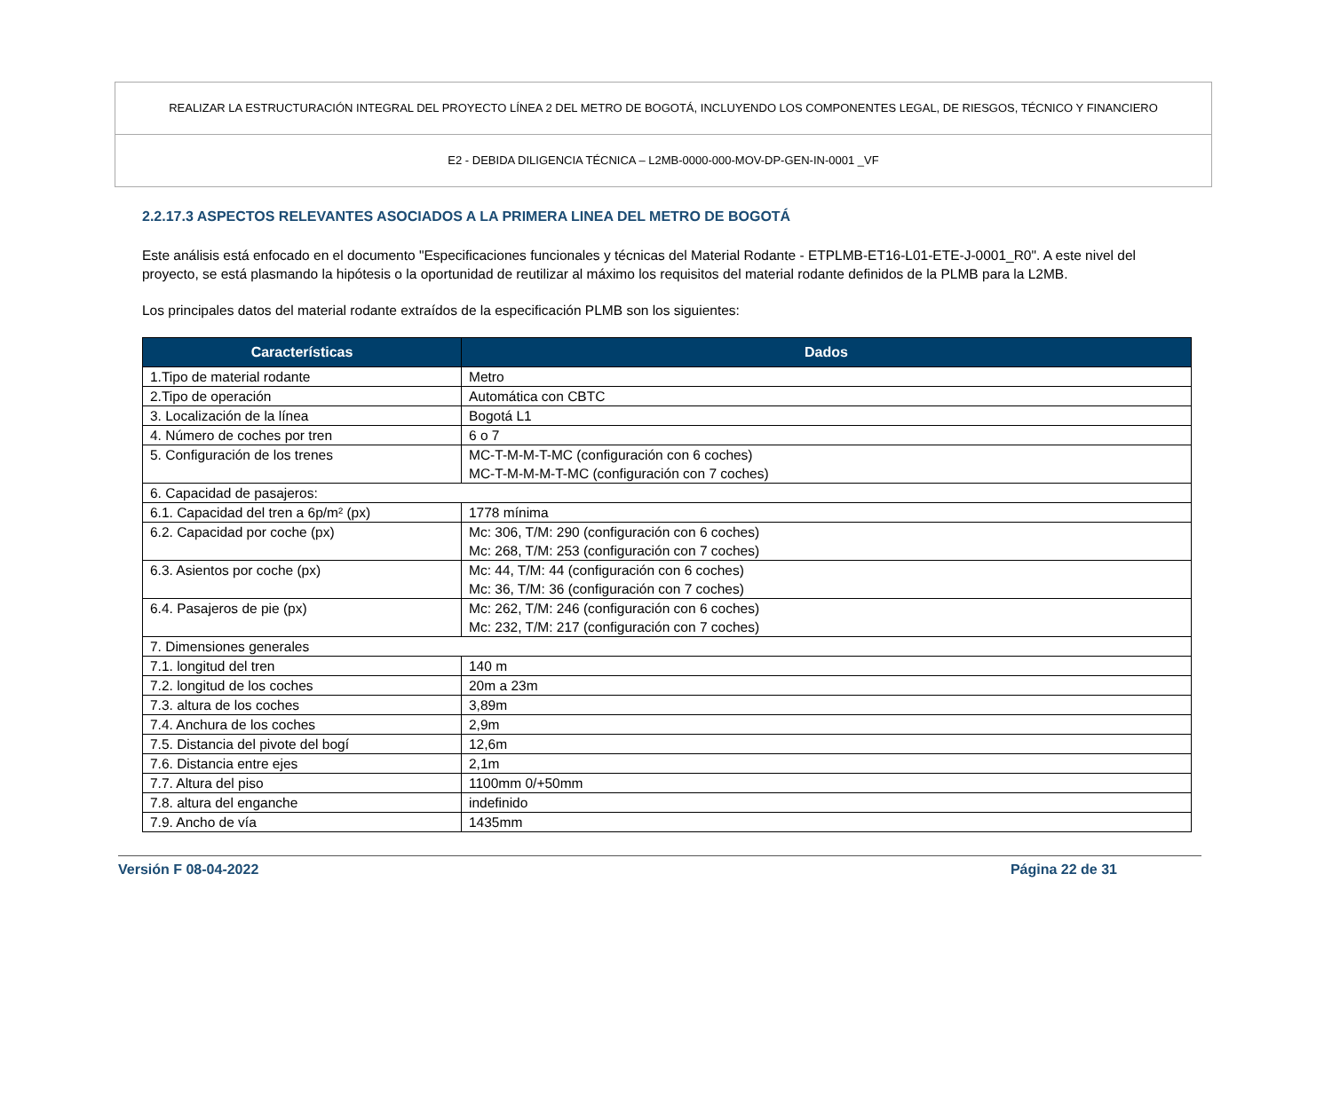REALIZAR LA ESTRUCTURACIÓN INTEGRAL DEL PROYECTO LÍNEA 2 DEL METRO DE BOGOTÁ, INCLUYENDO LOS COMPONENTES LEGAL, DE RIESGOS, TÉCNICO Y FINANCIERO
E2 - DEBIDA DILIGENCIA TÉCNICA – L2MB-0000-000-MOV-DP-GEN-IN-0001 _VF
2.2.17.3 ASPECTOS RELEVANTES ASOCIADOS A LA PRIMERA LINEA DEL METRO DE BOGOTÁ
Este análisis está enfocado en el documento "Especificaciones funcionales y técnicas del Material Rodante - ETPLMB-ET16-L01-ETE-J-0001_R0". A este nivel del proyecto, se está plasmando la hipótesis o la oportunidad de reutilizar al máximo los requisitos del material rodante definidos de la PLMB para la L2MB.
Los principales datos del material rodante extraídos de la especificación PLMB son los siguientes:
| Características | Dados |
| --- | --- |
| 1.Tipo de material rodante | Metro |
| 2.Tipo de operación | Automática con CBTC |
| 3. Localización de la línea | Bogotá L1 |
| 4. Número de coches por tren | 6 o 7 |
| 5. Configuración de los trenes | MC-T-M-M-T-MC (configuración con 6 coches) MC-T-M-M-M-T-MC (configuración con 7 coches) |
| 6. Capacidad de pasajeros: | |
| 6.1. Capacidad del tren a 6p/m² (px) | 1778 mínima |
| 6.2. Capacidad por coche (px) | Mc: 306, T/M: 290 (configuración con 6 coches) Mc: 268, T/M: 253 (configuración con 7 coches) |
| 6.3. Asientos por coche (px) | Mc: 44, T/M: 44 (configuración con 6 coches) Mc: 36, T/M: 36 (configuración con 7 coches) |
| 6.4. Pasajeros de pie (px) | Mc: 262, T/M: 246 (configuración con 6 coches) Mc: 232, T/M: 217 (configuración con 7 coches) |
| 7. Dimensiones generales | |
| 7.1. longitud del tren | 140 m |
| 7.2. longitud de los coches | 20m a 23m |
| 7.3. altura de los coches | 3,89m |
| 7.4. Anchura de los coches | 2,9m |
| 7.5. Distancia del pivote del bogí | 12,6m |
| 7.6. Distancia entre ejes | 2,1m |
| 7.7. Altura del piso | 1100mm 0/+50mm |
| 7.8. altura del enganche | indefinido |
| 7.9. Ancho de vía | 1435mm |
Versión F 08-04-2022 Página 22 de 31